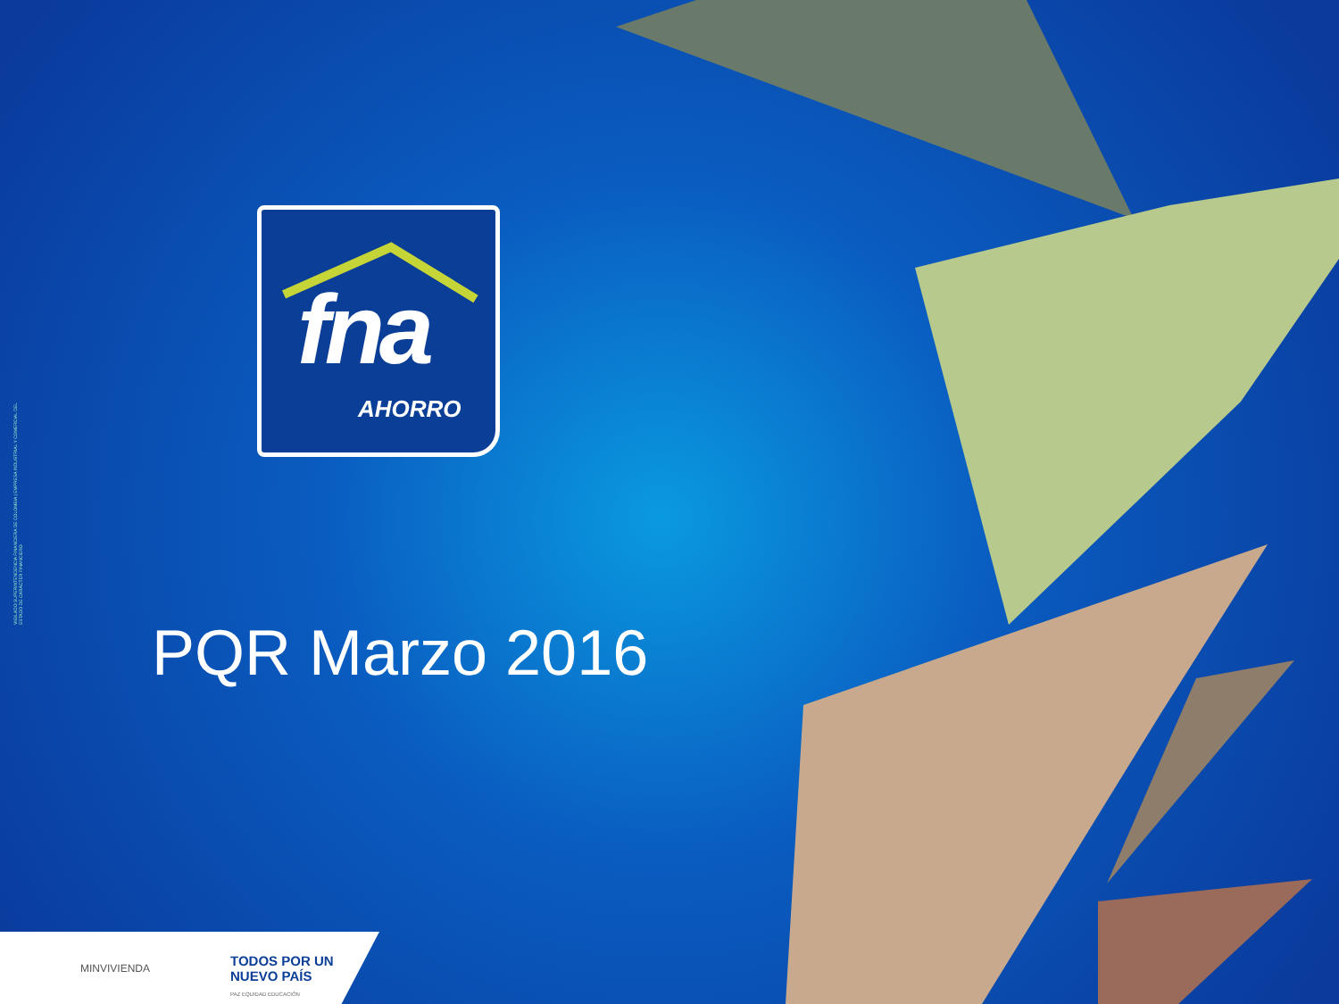VIGILADO SUPERINTENDENCIA FINANCIERA DE COLOMBIA | EMPRESA INDUSTRIAL Y COMERCIAL DEL ESTADO DE CARÁCTER FINANCIERO
fna
AHORRO
PQR Marzo 2016
MINVIVIENDA
TODOS POR UN
NUEVO PAÍS
PAZ EQUIDAD EDUCACIÓN